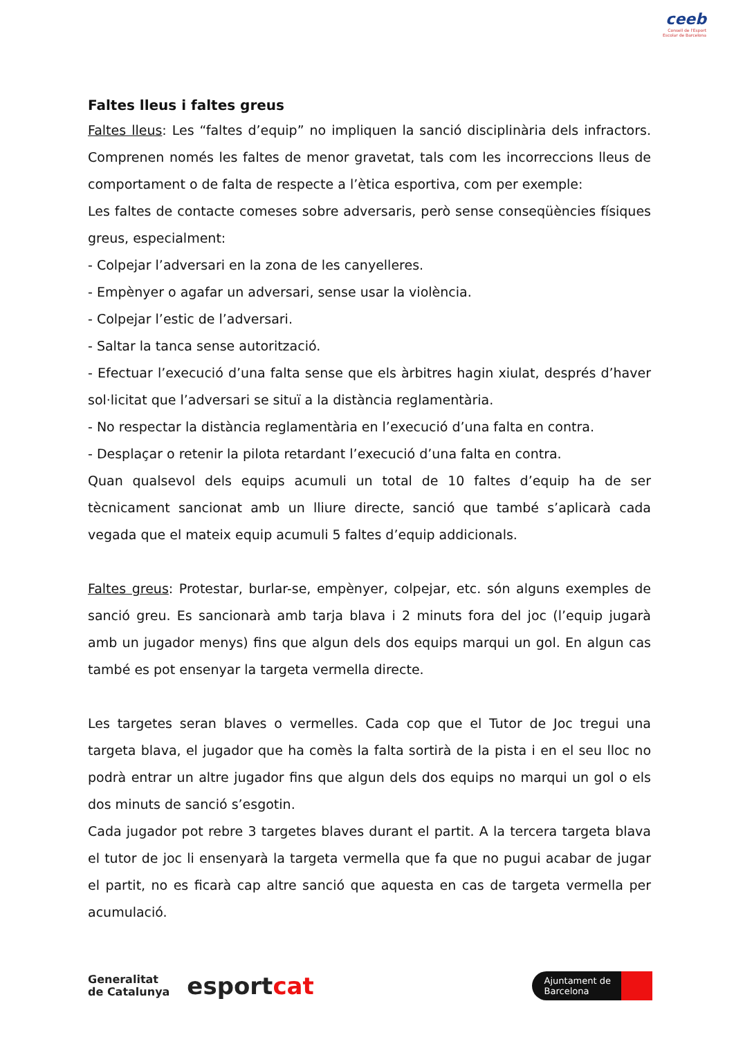ceeb
Consell de l'Esport
Escolar de Barcelona
Faltes lleus i faltes greus
Faltes lleus: Les “faltes d’equip” no impliquen la sanció disciplinària dels infractors. Comprenen només les faltes de menor gravetat, tals com les incorreccions lleus de comportament o de falta de respecte a l’ètica esportiva, com per exemple:
Les faltes de contacte comeses sobre adversaris, però sense conseqüències físiques greus, especialment:
- Colpejar l’adversari en la zona de les canyelleres.
- Empènyer o agafar un adversari, sense usar la violència.
- Colpejar l’estic de l’adversari.
- Saltar la tanca sense autorització.
- Efectuar l’execució d’una falta sense que els àrbitres hagin xiulat, després d’haver sol·licitat que l’adversari se situï a la distància reglamentària.
- No respectar la distància reglamentària en l’execució d’una falta en contra.
- Desplaçar o retenir la pilota retardant l’execució d’una falta en contra.
Quan qualsevol dels equips acumuli un total de 10 faltes d’equip ha de ser tècnicament sancionat amb un lliure directe, sanció que també s’aplicarà cada vegada que el mateix equip acumuli 5 faltes d’equip addicionals.
Faltes greus: Protestar, burlar-se, empènyer, colpejar, etc. són alguns exemples de sanció greu. Es sancionarà amb tarja blava i 2 minuts fora del joc (l’equip jugarà amb un jugador menys) fins que algun dels dos equips marqui un gol. En algun cas també es pot ensenyar la targeta vermella directe.
Les targetes seran blaves o vermelles. Cada cop que el Tutor de Joc tregui una targeta blava, el jugador que ha comès la falta sortirà de la pista i en el seu lloc no podrà entrar un altre jugador fins que algun dels dos equips no marqui un gol o els dos minuts de sanció s’esgotin.
Cada jugador pot rebre 3 targetes blaves durant el partit. A la tercera targeta blava el tutor de joc li ensenyarà la targeta vermella que fa que no pugui acabar de jugar el partit, no es ficarà cap altre sanció que aquesta en cas de targeta vermella per acumulació.
Generalitat
de Catalunya
esportcat
Ajuntament de
Barcelona